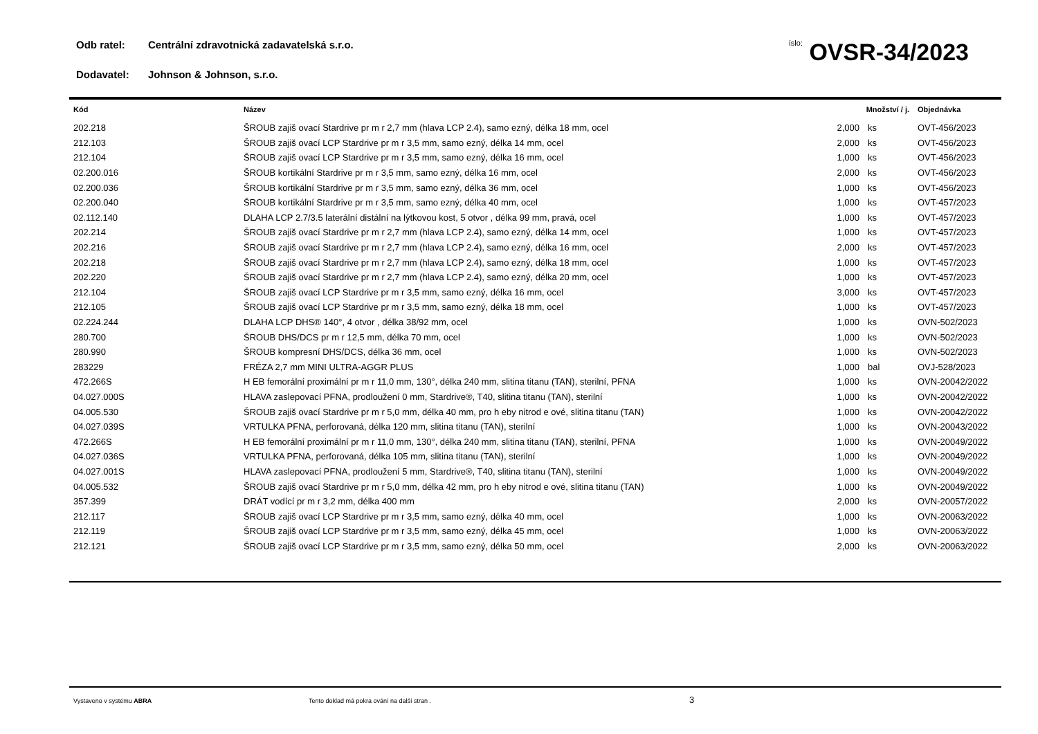Odb ratel: Centrální zdravotnická zadavatelská s.r.o.
Dodavatel: Johnson & Johnson, s.r.o.
íslo: OVSR-34/2023
| Kód | Název | Množství / j. | | Objednávka |
| --- | --- | --- | --- | --- |
| 202.218 | ŠROUB zajiš ovací Stardrive pr m r 2,7 mm (hlava LCP 2.4), samo ezný, délka 18 mm, ocel | 2,000 | ks | OVT-456/2023 |
| 212.103 | ŠROUB zajiš ovací LCP Stardrive pr m r 3,5 mm, samo ezný, délka 14 mm, ocel | 2,000 | ks | OVT-456/2023 |
| 212.104 | ŠROUB zajiš ovací LCP Stardrive pr m r 3,5 mm, samo ezný, délka 16 mm, ocel | 1,000 | ks | OVT-456/2023 |
| 02.200.016 | ŠROUB kortikální Stardrive pr m r 3,5 mm, samo ezný, délka 16 mm, ocel | 2,000 | ks | OVT-456/2023 |
| 02.200.036 | ŠROUB kortikální Stardrive pr m r 3,5 mm, samo ezný, délka 36 mm, ocel | 1,000 | ks | OVT-456/2023 |
| 02.200.040 | ŠROUB kortikální Stardrive pr m r 3,5 mm, samo ezný, délka 40 mm, ocel | 1,000 | ks | OVT-457/2023 |
| 02.112.140 | DLAHA LCP 2.7/3.5 laterální distální na lýtkovou kost, 5 otvor , délka 99 mm, pravá, ocel | 1,000 | ks | OVT-457/2023 |
| 202.214 | ŠROUB zajiš ovací Stardrive pr m r 2,7 mm (hlava LCP 2.4), samo ezný, délka 14 mm, ocel | 1,000 | ks | OVT-457/2023 |
| 202.216 | ŠROUB zajiš ovací Stardrive pr m r 2,7 mm (hlava LCP 2.4), samo ezný, délka 16 mm, ocel | 2,000 | ks | OVT-457/2023 |
| 202.218 | ŠROUB zajiš ovací Stardrive pr m r 2,7 mm (hlava LCP 2.4), samo ezný, délka 18 mm, ocel | 1,000 | ks | OVT-457/2023 |
| 202.220 | ŠROUB zajiš ovací Stardrive pr m r 2,7 mm (hlava LCP 2.4), samo ezný, délka 20 mm, ocel | 1,000 | ks | OVT-457/2023 |
| 212.104 | ŠROUB zajiš ovací LCP Stardrive pr m r 3,5 mm, samo ezný, délka 16 mm, ocel | 3,000 | ks | OVT-457/2023 |
| 212.105 | ŠROUB zajiš ovací LCP Stardrive pr m r 3,5 mm, samo ezný, délka 18 mm, ocel | 1,000 | ks | OVT-457/2023 |
| 02.224.244 | DLAHA LCP DHS® 140°, 4 otvor , délka 38/92 mm, ocel | 1,000 | ks | OVN-502/2023 |
| 280.700 | ŠROUB DHS/DCS pr m r 12,5 mm, délka 70 mm, ocel | 1,000 | ks | OVN-502/2023 |
| 280.990 | ŠROUB kompresní DHS/DCS, délka 36 mm, ocel | 1,000 | ks | OVN-502/2023 |
| 283229 | FRÉZA 2,7 mm MINI ULTRA-AGGR PLUS | 1,000 | bal | OVJ-528/2023 |
| 472.266S | H EB femorální proximální pr m r 11,0 mm, 130°, délka 240 mm, slitina titanu (TAN), sterilní, PFNA | 1,000 | ks | OVN-20042/2022 |
| 04.027.000S | HLAVA zaslepovací PFNA, prodloužení 0 mm, Stardrive®, T40, slitina titanu (TAN), sterilní | 1,000 | ks | OVN-20042/2022 |
| 04.005.530 | ŠROUB zajiš ovací Stardrive pr m r 5,0 mm, délka 40 mm, pro h eby nitrod e ové, slitina titanu (TAN) | 1,000 | ks | OVN-20042/2022 |
| 04.027.039S | VRTULKA PFNA, perforovaná, délka 120 mm, slitina titanu (TAN), sterilní | 1,000 | ks | OVN-20043/2022 |
| 472.266S | H EB femorální proximální pr m r 11,0 mm, 130°, délka 240 mm, slitina titanu (TAN), sterilní, PFNA | 1,000 | ks | OVN-20049/2022 |
| 04.027.036S | VRTULKA PFNA, perforovaná, délka 105 mm, slitina titanu (TAN), sterilní | 1,000 | ks | OVN-20049/2022 |
| 04.027.001S | HLAVA zaslepovací PFNA, prodloužení 5 mm, Stardrive®, T40, slitina titanu (TAN), sterilní | 1,000 | ks | OVN-20049/2022 |
| 04.005.532 | ŠROUB zajiš ovací Stardrive pr m r 5,0 mm, délka 42 mm, pro h eby nitrod e ové, slitina titanu (TAN) | 1,000 | ks | OVN-20049/2022 |
| 357.399 | DRÁT vodící pr m r 3,2 mm, délka 400 mm | 2,000 | ks | OVN-20057/2022 |
| 212.117 | ŠROUB zajiš ovací LCP Stardrive pr m r 3,5 mm, samo ezný, délka 40 mm, ocel | 1,000 | ks | OVN-20063/2022 |
| 212.119 | ŠROUB zajiš ovací LCP Stardrive pr m r 3,5 mm, samo ezný, délka 45 mm, ocel | 1,000 | ks | OVN-20063/2022 |
| 212.121 | ŠROUB zajiš ovací LCP Stardrive pr m r 3,5 mm, samo ezný, délka 50 mm, ocel | 2,000 | ks | OVN-20063/2022 |
Vystaveno v systému ABRA Tento doklad má pokra ování na další stran . 3